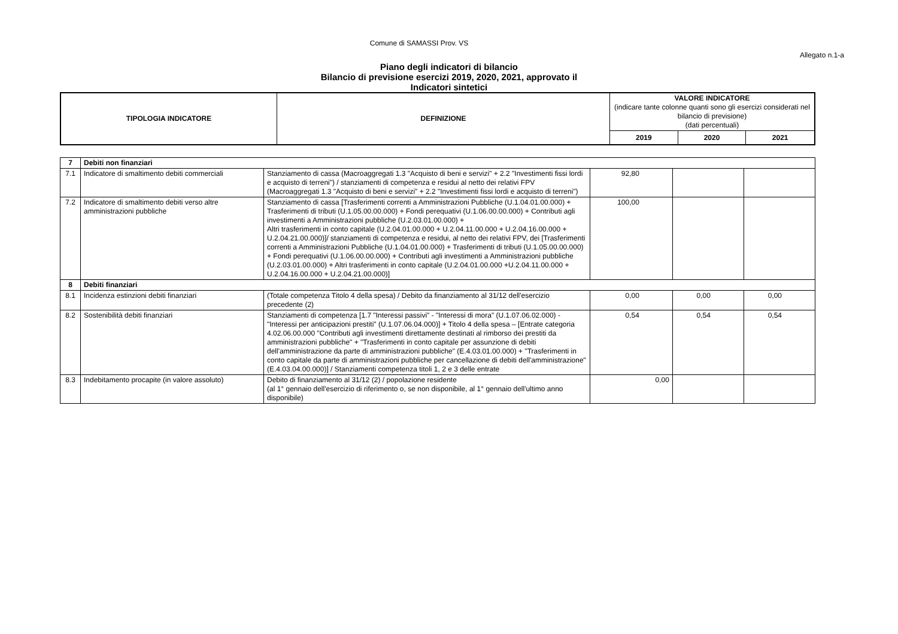Comune di SAMASSI Prov. VS
Allegato n.1-a
Piano degli indicatori di bilancio
Bilancio di previsione esercizi 2019, 2020, 2021, approvato il
Indicatori sintetici
| TIPOLOGIA INDICATORE | DEFINIZIONE | VALORE INDICATORE (indicare tante colonne quanti sono gli esercizi considerati nel bilancio di previsione) (dati percentuali) | | |
| --- | --- | --- | --- | --- |
| | | 2019 | 2020 | 2021 |
| 7 | Debiti non finanziari | | | | |
| 7.1 | Indicatore di smaltimento debiti commerciali | Stanziamento di cassa (Macroaggregati 1.3 "Acquisto di beni e servizi" + 2.2 "Investimenti fissi lordi e acquisto di terreni") / stanziamenti di competenza e residui al netto dei relativi FPV (Macroaggregati 1.3 "Acquisto di beni e servizi" + 2.2 "Investimenti fissi lordi e acquisto di terreni") | 92,80 | | |
| 7.2 | Indicatore di smaltimento debiti verso altre amministrazioni pubbliche | Stanziamento di cassa [Trasferimenti correnti a Amministrazioni Pubbliche (U.1.04.01.00.000) + Trasferimenti di tributi (U.1.05.00.00.000) + Fondi perequativi (U.1.06.00.00.000) + Contributi agli investimenti a Amministrazioni pubbliche (U.2.03.01.00.000) + Altri trasferimenti in conto capitale (U.2.04.01.00.000 + U.2.04.11.00.000 + U.2.04.16.00.000 + U.2.04.21.00.000)]/ stanziamenti di competenza e residui, al netto dei relativi FPV, dei [Trasferimenti correnti a Amministrazioni Pubbliche (U.1.04.01.00.000) + Trasferimenti di tributi (U.1.05.00.00.000) + Fondi perequativi (U.1.06.00.00.000) + Contributi agli investimenti a Amministrazioni pubbliche (U.2.03.01.00.000) + Altri trasferimenti in conto capitale (U.2.04.01.00.000 +U.2.04.11.00.000 + U.2.04.16.00.000 + U.2.04.21.00.000)] | 100,00 | | |
| 8 | Debiti finanziari | | | | |
| 8.1 | Incidenza estinzioni debiti finanziari | (Totale competenza Titolo 4 della spesa) / Debito da finanziamento al 31/12 dell'esercizio precedente (2) | 0,00 | 0,00 | 0,00 |
| 8.2 | Sostenibilità debiti finanziari | Stanziamenti di competenza [1.7 "Interessi passivi" - "Interessi di mora" (U.1.07.06.02.000) - "Interessi per anticipazioni prestiti" (U.1.07.06.04.000)] + Titolo 4 della spesa – [Entrate categoria 4.02.06.00.000 "Contributi agli investimenti direttamente destinati al rimborso dei prestiti da amministrazioni pubbliche" + "Trasferimenti in conto capitale per assunzione di debiti dell'amministrazione da parte di amministrazioni pubbliche" (E.4.03.01.00.000) + "Trasferimenti in conto capitale da parte di amministrazioni pubbliche per cancellazione di debiti dell'amministrazione" (E.4.03.04.00.000)] / Stanziamenti competenza titoli 1, 2 e 3 delle entrate | 0,54 | 0,54 | 0,54 |
| 8.3 | Indebitamento procapite (in valore assoluto) | Debito di finanziamento al 31/12 (2) / popolazione residente (al 1° gennaio dell'esercizio di riferimento o, se non disponibile, al 1° gennaio dell'ultimo anno disponibile) | 0,00 | | |